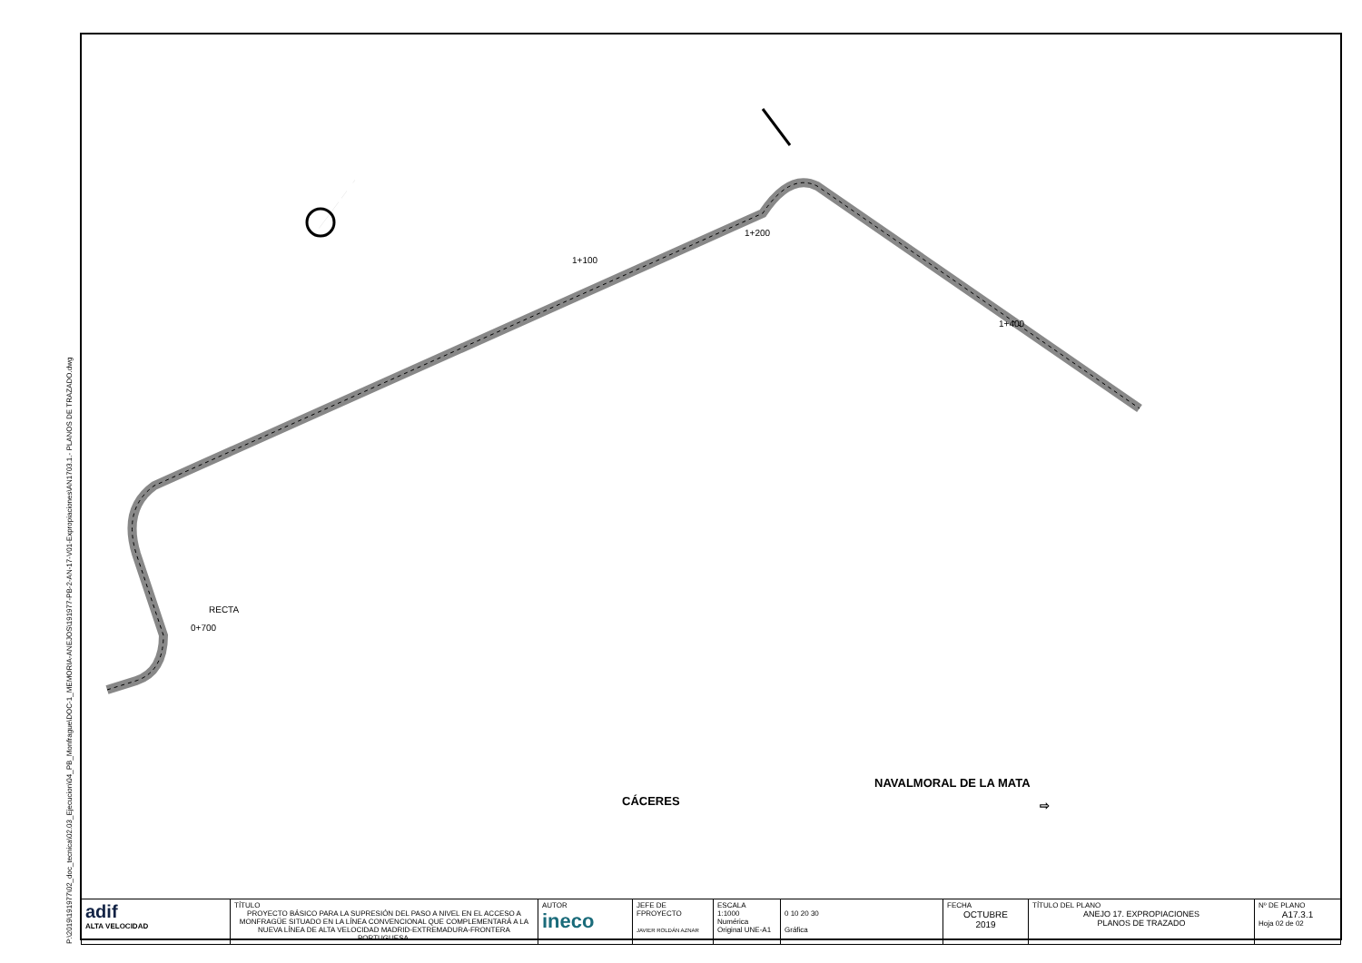P:\2019\191977\02_doc_tecnica\02.03_Ejecucion\04_PB_Monfrague\DOC-1_MEMORIA-ANEJOS\191977-PB-2-AN-17-V01-Expropiaciones\AN1703.1.- PLANOS DE TRAZADO.dwg
0+700
RECTA
1+100
1+200
1+400
⇨
CÁCERES
NAVALMORAL DE LA MATA
| adif ALTA VELOCIDAD | TÍTULO PROYECTO BÁSICO PARA LA SUPRESIÓN DEL PASO A NIVEL EN EL ACCESO A MONFRAGÜE SITUADO EN LA LÍNEA CONVENCIONAL QUE COMPLEMENTARÁ A LA NUEVA LÍNEA DE ALTA VELOCIDAD MADRID-EXTREMADURA-FRONTERA PORTUGUESA. | AUTOR ineco | JEFE DE FPROYECTO JAVIER ROLDÁN AZNAR | ESCALA 1:1000 Numérica Original UNE-A1 | 0 10 20 30 Gráfica | FECHA OCTUBRE 2019 | TÍTULO DEL PLANO ANEJO 17. EXPROPIACIONES PLANOS DE TRAZADO | Nº DE PLANO A17.3.1 Hoja 02 de 02 |